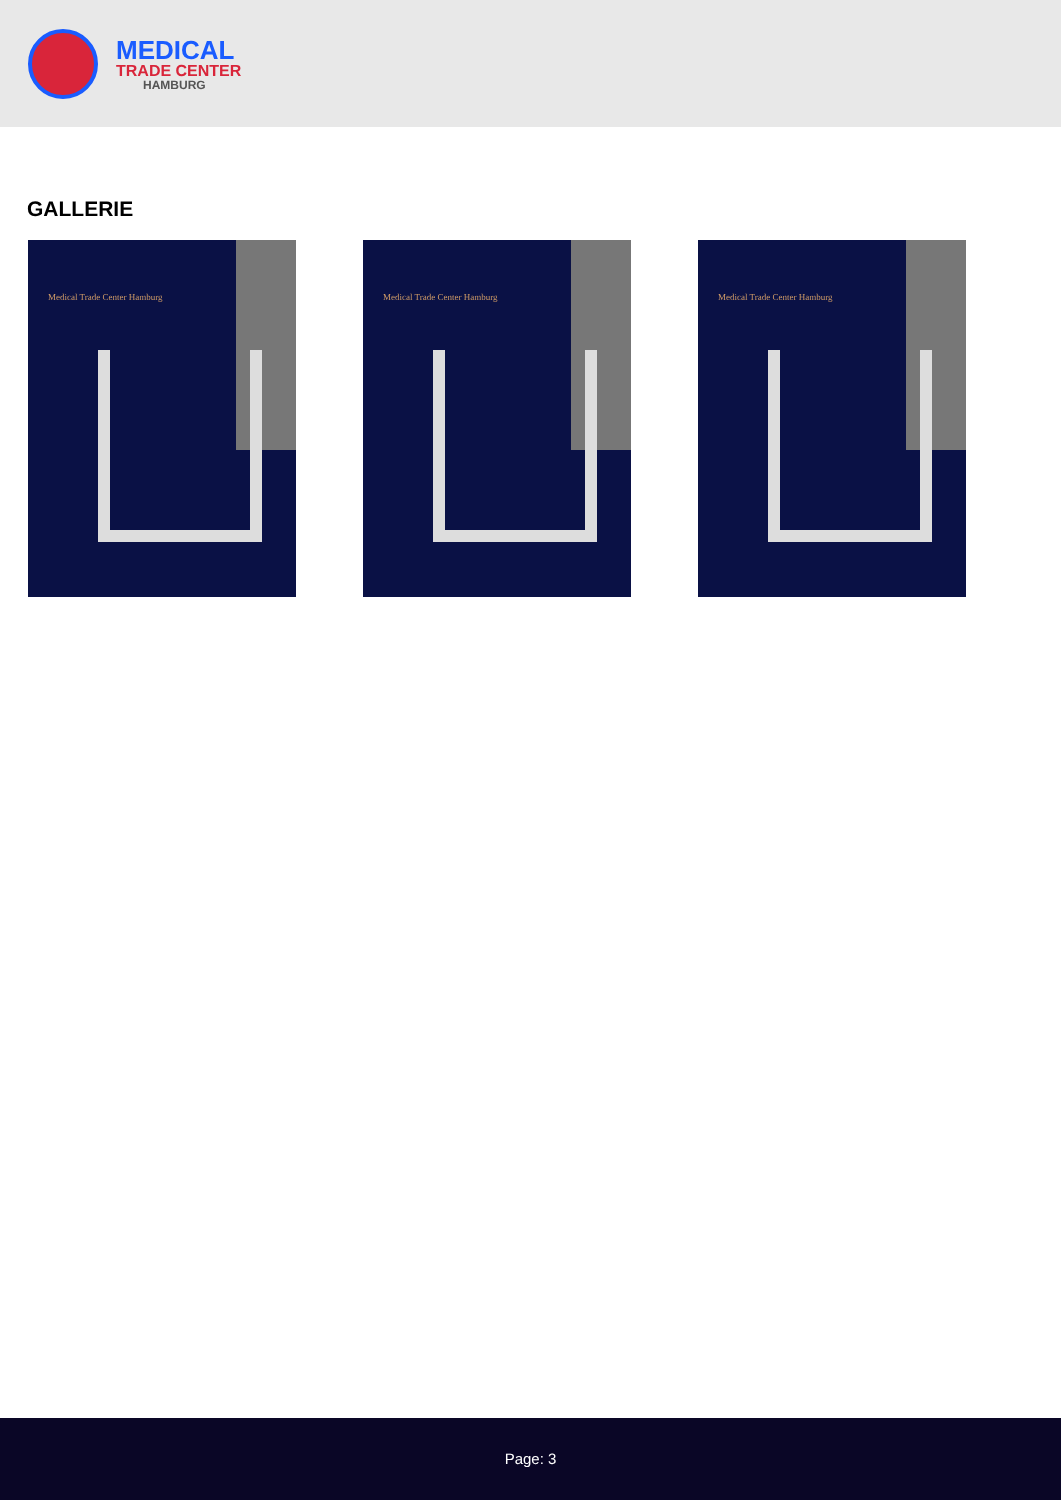MEDICAL
TRADE CENTER
HAMBURG
GALLERIE
Medical Trade Center Hamburg
Medical Trade Center Hamburg
Medical Trade Center Hamburg
Page: 3